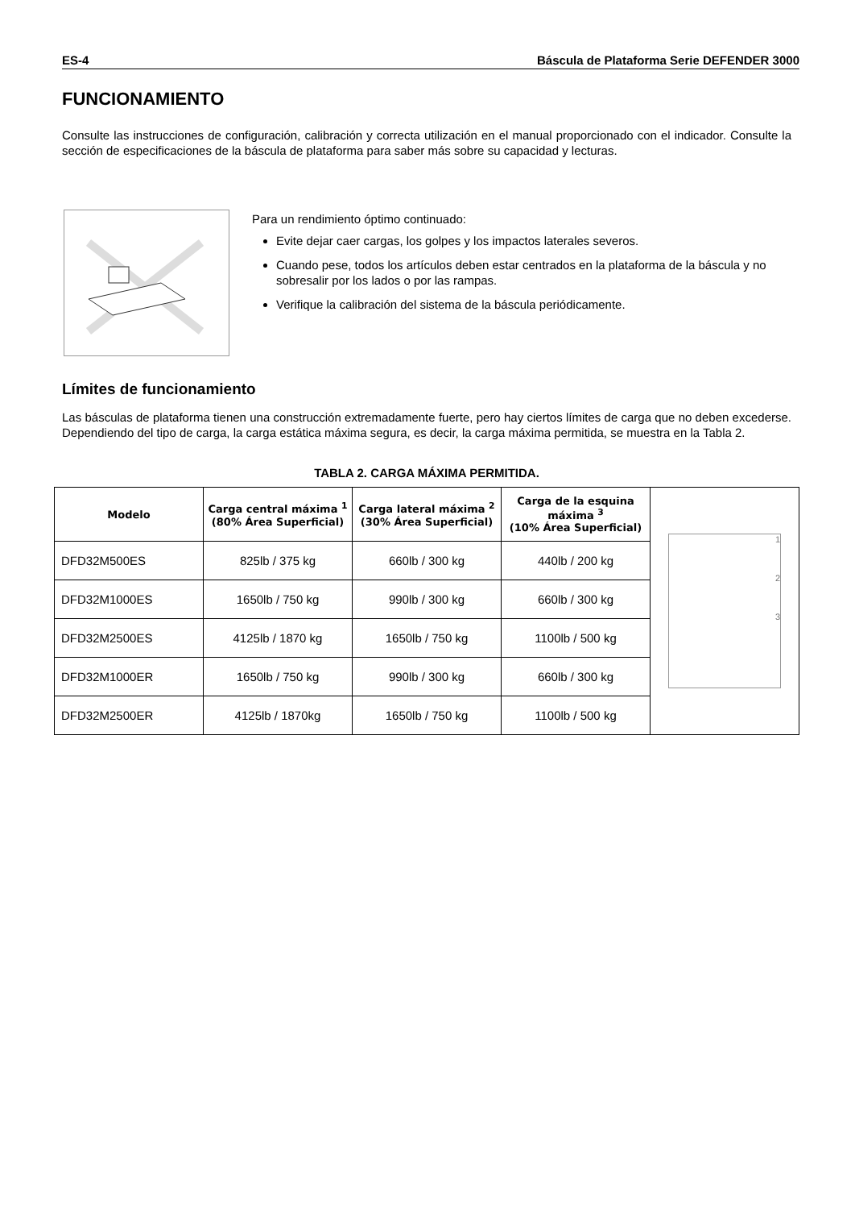ES-4 Báscula de Plataforma Serie DEFENDER 3000
FUNCIONAMIENTO
Consulte las instrucciones de configuración, calibración y correcta utilización en el manual proporcionado con el indicador. Consulte la sección de especificaciones de la báscula de plataforma para saber más sobre su capacidad y lecturas.
Para un rendimiento óptimo continuado:
Evite dejar caer cargas, los golpes y los impactos laterales severos.
Cuando pese, todos los artículos deben estar centrados en la plataforma de la báscula y no sobresalir por los lados o por las rampas.
Verifique la calibración del sistema de la báscula periódicamente.
Límites de funcionamiento
Las básculas de plataforma tienen una construcción extremadamente fuerte, pero hay ciertos límites de carga que no deben excederse. Dependiendo del tipo de carga, la carga estática máxima segura, es decir, la carga máxima permitida, se muestra en la Tabla 2.
TABLA 2. CARGA MÁXIMA PERMITIDA.
| Modelo | Carga central máxima <sup>1</sup> (80% Área Superficial) | Carga lateral máxima <sup>2</sup> (30% Área Superficial) | Carga de la esquina máxima <sup>3</sup> (10% Área Superficial) | 1 2 3 |
| DFD32M500ES | 825lb / 375 kg | 660lb / 300 kg | 440lb / 200 kg | |
| DFD32M1000ES | 1650lb / 750 kg | 990lb / 300 kg | 660lb / 300 kg | |
| DFD32M2500ES | 4125lb / 1870 kg | 1650lb / 750 kg | 1100lb / 500 kg | |
| DFD32M1000ER | 1650lb / 750 kg | 990lb / 300 kg | 660lb / 300 kg | |
| DFD32M2500ER | 4125lb / 1870kg | 1650lb / 750 kg | 1100lb / 500 kg | |